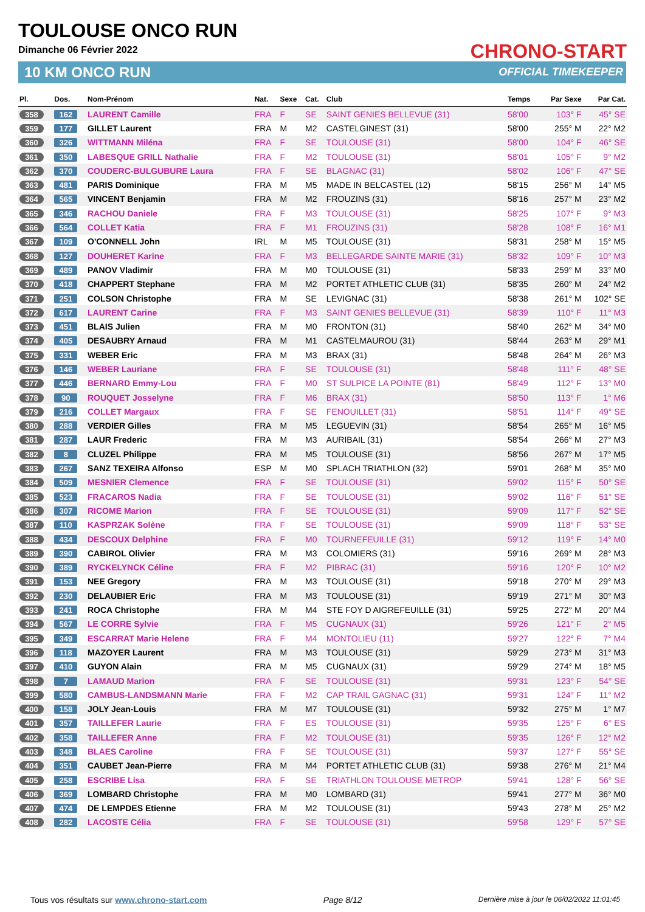TOULOUSE ONCO RUN
Dimanche 06 Février 2022
10 KM ONCO RUN
CHRONO-START
OFFICIAL TIMEKEEPER
| Pl. | Dos. | Nom-Prénom | Nat. | Sexe | Cat. | Club | Temps | Par Sexe | Par Cat. |
| --- | --- | --- | --- | --- | --- | --- | --- | --- | --- |
| 358 | 162 | LAURENT Camille | FRA | F | SE | SAINT GENIES BELLEVUE (31) | 58'00 | 103° F | 45° SE |
| 359 | 177 | GILLET Laurent | FRA | M | M2 | CASTELGINEST (31) | 58'00 | 255° M | 22° M2 |
| 360 | 326 | WITTMANN Miléna | FRA | F | SE | TOULOUSE (31) | 58'00 | 104° F | 46° SE |
| 361 | 350 | LABESQUE GRILL Nathalie | FRA | F | M2 | TOULOUSE (31) | 58'01 | 105° F | 9° M2 |
| 362 | 370 | COUDERC-BULGUBURE Laura | FRA | F | SE | BLAGNAC (31) | 58'02 | 106° F | 47° SE |
| 363 | 481 | PARIS Dominique | FRA | M | M5 | MADE IN BELCASTEL (12) | 58'15 | 256° M | 14° M5 |
| 364 | 565 | VINCENT Benjamin | FRA | M | M2 | FROUZINS (31) | 58'16 | 257° M | 23° M2 |
| 365 | 346 | RACHOU Daniele | FRA | F | M3 | TOULOUSE (31) | 58'25 | 107° F | 9° M3 |
| 366 | 564 | COLLET Katia | FRA | F | M1 | FROUZINS (31) | 58'28 | 108° F | 16° M1 |
| 367 | 109 | O'CONNELL John | IRL | M | M5 | TOULOUSE (31) | 58'31 | 258° M | 15° M5 |
| 368 | 127 | DOUHERET Karine | FRA | F | M3 | BELLEGARDE SAINTE MARIE (31) | 58'32 | 109° F | 10° M3 |
| 369 | 489 | PANOV Vladimir | FRA | M | M0 | TOULOUSE (31) | 58'33 | 259° M | 33° M0 |
| 370 | 418 | CHAPPERT Stephane | FRA | M | M2 | PORTET ATHLETIC CLUB (31) | 58'35 | 260° M | 24° M2 |
| 371 | 251 | COLSON Christophe | FRA | M | SE | LEVIGNAC (31) | 58'38 | 261° M | 102° SE |
| 372 | 617 | LAURENT Carine | FRA | F | M3 | SAINT GENIES BELLEVUE (31) | 58'39 | 110° F | 11° M3 |
| 373 | 451 | BLAIS Julien | FRA | M | M0 | FRONTON (31) | 58'40 | 262° M | 34° M0 |
| 374 | 405 | DESAUBRY Arnaud | FRA | M | M1 | CASTELMAUROU (31) | 58'44 | 263° M | 29° M1 |
| 375 | 331 | WEBER Eric | FRA | M | M3 | BRAX (31) | 58'48 | 264° M | 26° M3 |
| 376 | 146 | WEBER Lauriane | FRA | F | SE | TOULOUSE (31) | 58'48 | 111° F | 48° SE |
| 377 | 446 | BERNARD Emmy-Lou | FRA | F | M0 | ST SULPICE LA POINTE (81) | 58'49 | 112° F | 13° M0 |
| 378 | 90 | ROUQUET Josselyne | FRA | F | M6 | BRAX (31) | 58'50 | 113° F | 1° M6 |
| 379 | 216 | COLLET Margaux | FRA | F | SE | FENOUILLET (31) | 58'51 | 114° F | 49° SE |
| 380 | 288 | VERDIER Gilles | FRA | M | M5 | LEGUEVIN (31) | 58'54 | 265° M | 16° M5 |
| 381 | 287 | LAUR Frederic | FRA | M | M3 | AURIBAIL (31) | 58'54 | 266° M | 27° M3 |
| 382 | 8 | CLUZEL Philippe | FRA | M | M5 | TOULOUSE (31) | 58'56 | 267° M | 17° M5 |
| 383 | 267 | SANZ TEXEIRA Alfonso | ESP | M | M0 | SPLACH TRIATHLON (32) | 59'01 | 268° M | 35° M0 |
| 384 | 509 | MESNIER Clemence | FRA | F | SE | TOULOUSE (31) | 59'02 | 115° F | 50° SE |
| 385 | 523 | FRACAROS Nadia | FRA | F | SE | TOULOUSE (31) | 59'02 | 116° F | 51° SE |
| 386 | 307 | RICOME Marion | FRA | F | SE | TOULOUSE (31) | 59'09 | 117° F | 52° SE |
| 387 | 110 | KASPRZAK Solène | FRA | F | SE | TOULOUSE (31) | 59'09 | 118° F | 53° SE |
| 388 | 434 | DESCOUX Delphine | FRA | F | M0 | TOURNEFEUILLE (31) | 59'12 | 119° F | 14° M0 |
| 389 | 390 | CABIROL Olivier | FRA | M | M3 | COLOMIERS (31) | 59'16 | 269° M | 28° M3 |
| 390 | 389 | RYCKELYNCK Céline | FRA | F | M2 | PIBRAC (31) | 59'16 | 120° F | 10° M2 |
| 391 | 153 | NEE Gregory | FRA | M | M3 | TOULOUSE (31) | 59'18 | 270° M | 29° M3 |
| 392 | 230 | DELAUBIER Eric | FRA | M | M3 | TOULOUSE (31) | 59'19 | 271° M | 30° M3 |
| 393 | 241 | ROCA Christophe | FRA | M | M4 | STE FOY D AIGREFEUILLE (31) | 59'25 | 272° M | 20° M4 |
| 394 | 567 | LE CORRE Sylvie | FRA | F | M5 | CUGNAUX (31) | 59'26 | 121° F | 2° M5 |
| 395 | 349 | ESCARRAT Marie Helene | FRA | F | M4 | MONTOLIEU (11) | 59'27 | 122° F | 7° M4 |
| 396 | 118 | MAZOYER Laurent | FRA | M | M3 | TOULOUSE (31) | 59'29 | 273° M | 31° M3 |
| 397 | 410 | GUYON Alain | FRA | M | M5 | CUGNAUX (31) | 59'29 | 274° M | 18° M5 |
| 398 | 7 | LAMAUD Marion | FRA | F | SE | TOULOUSE (31) | 59'31 | 123° F | 54° SE |
| 399 | 580 | CAMBUS-LANDSMANN Marie | FRA | F | M2 | CAP TRAIL GAGNAC (31) | 59'31 | 124° F | 11° M2 |
| 400 | 158 | JOLY Jean-Louis | FRA | M | M7 | TOULOUSE (31) | 59'32 | 275° M | 1° M7 |
| 401 | 357 | TAILLEFER Laurie | FRA | F | ES | TOULOUSE (31) | 59'35 | 125° F | 6° ES |
| 402 | 358 | TAILLEFER Anne | FRA | F | M2 | TOULOUSE (31) | 59'35 | 126° F | 12° M2 |
| 403 | 348 | BLAES Caroline | FRA | F | SE | TOULOUSE (31) | 59'37 | 127° F | 55° SE |
| 404 | 351 | CAUBET Jean-Pierre | FRA | M | M4 | PORTET ATHLETIC CLUB (31) | 59'38 | 276° M | 21° M4 |
| 405 | 258 | ESCRIBE Lisa | FRA | F | SE | TRIATHLON TOULOUSE METROP | 59'41 | 128° F | 56° SE |
| 406 | 369 | LOMBARD Christophe | FRA | M | M0 | LOMBARD (31) | 59'41 | 277° M | 36° M0 |
| 407 | 474 | DE LEMPDES Etienne | FRA | M | M2 | TOULOUSE (31) | 59'43 | 278° M | 25° M2 |
| 408 | 282 | LACOSTE Célia | FRA | F | SE | TOULOUSE (31) | 59'58 | 129° F | 57° SE |
Tous vos résultats sur www.chrono-start.com Page 8/12 Dernière mise à jour le 06/02/2022 11:01:45